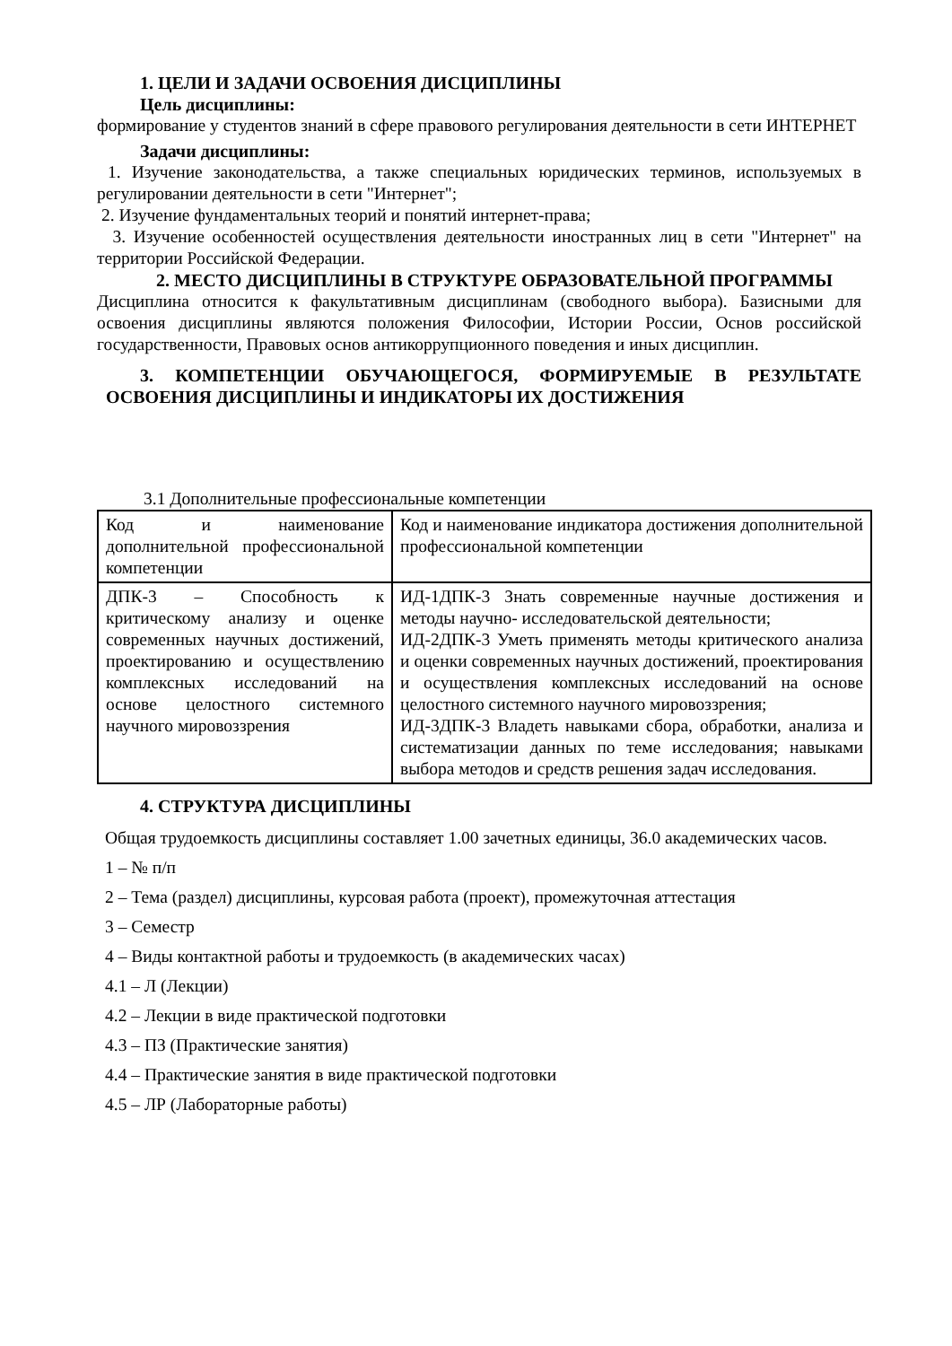1. ЦЕЛИ И ЗАДАЧИ ОСВОЕНИЯ ДИСЦИПЛИНЫ
Цель дисциплины:
формирование у студентов знаний в сфере правового регулирования деятельности в сети ИНТЕРНЕТ
Задачи дисциплины:
1. Изучение законодательства, а также специальных юридических терминов, используемых в регулировании деятельности в сети "Интернет";
2. Изучение фундаментальных теорий и понятий интернет-права;
3. Изучение особенностей осуществления деятельности иностранных лиц в сети "Интернет" на территории Российской Федерации.
2. МЕСТО ДИСЦИПЛИНЫ В СТРУКТУРЕ ОБРАЗОВАТЕЛЬНОЙ ПРОГРАММЫ
Дисциплина относится к факультативным дисциплинам (свободного выбора). Базисными для освоения дисциплины являются положения Философии, Истории России, Основ российской государственности, Правовых основ антикоррупционного поведения и иных дисциплин.
3. КОМПЕТЕНЦИИ ОБУЧАЮЩЕГОСЯ, ФОРМИРУЕМЫЕ В РЕЗУЛЬТАТЕ ОСВОЕНИЯ ДИСЦИПЛИНЫ И ИНДИКАТОРЫ ИХ ДОСТИЖЕНИЯ
3.1 Дополнительные профессиональные компетенции
| Код и наименование дополнительной профессиональной компетенции | Код и наименование индикатора достижения дополнительной профессиональной компетенции |
| ДПК-3 – Способность к критическому анализу и оценке современных научных достижений, проектированию и осуществлению комплексных исследований на основе целостного системного научного мировоззрения | ИД-1ДПК-3 Знать современные научные достижения и методы научно- исследовательской деятельности; ИД-2ДПК-3 Уметь применять методы критического анализа и оценки современных научных достижений, проектирования и осуществления комплексных исследований на основе целостного системного научного мировоззрения; ИД-3ДПК-3 Владеть навыками сбора, обработки, анализа и систематизации данных по теме исследования; навыками выбора методов и средств решения задач исследования. |
4. СТРУКТУРА ДИСЦИПЛИНЫ
Общая трудоемкость дисциплины составляет 1.00 зачетных единицы, 36.0 академических часов.
1 – № п/п
2 – Тема (раздел) дисциплины, курсовая работа (проект), промежуточная аттестация
3 – Семестр
4 – Виды контактной работы и трудоемкость (в академических часах)
4.1 – Л (Лекции)
4.2 – Лекции в виде практической подготовки
4.3 – ПЗ (Практические занятия)
4.4 – Практические занятия в виде практической подготовки
4.5 – ЛР (Лабораторные работы)